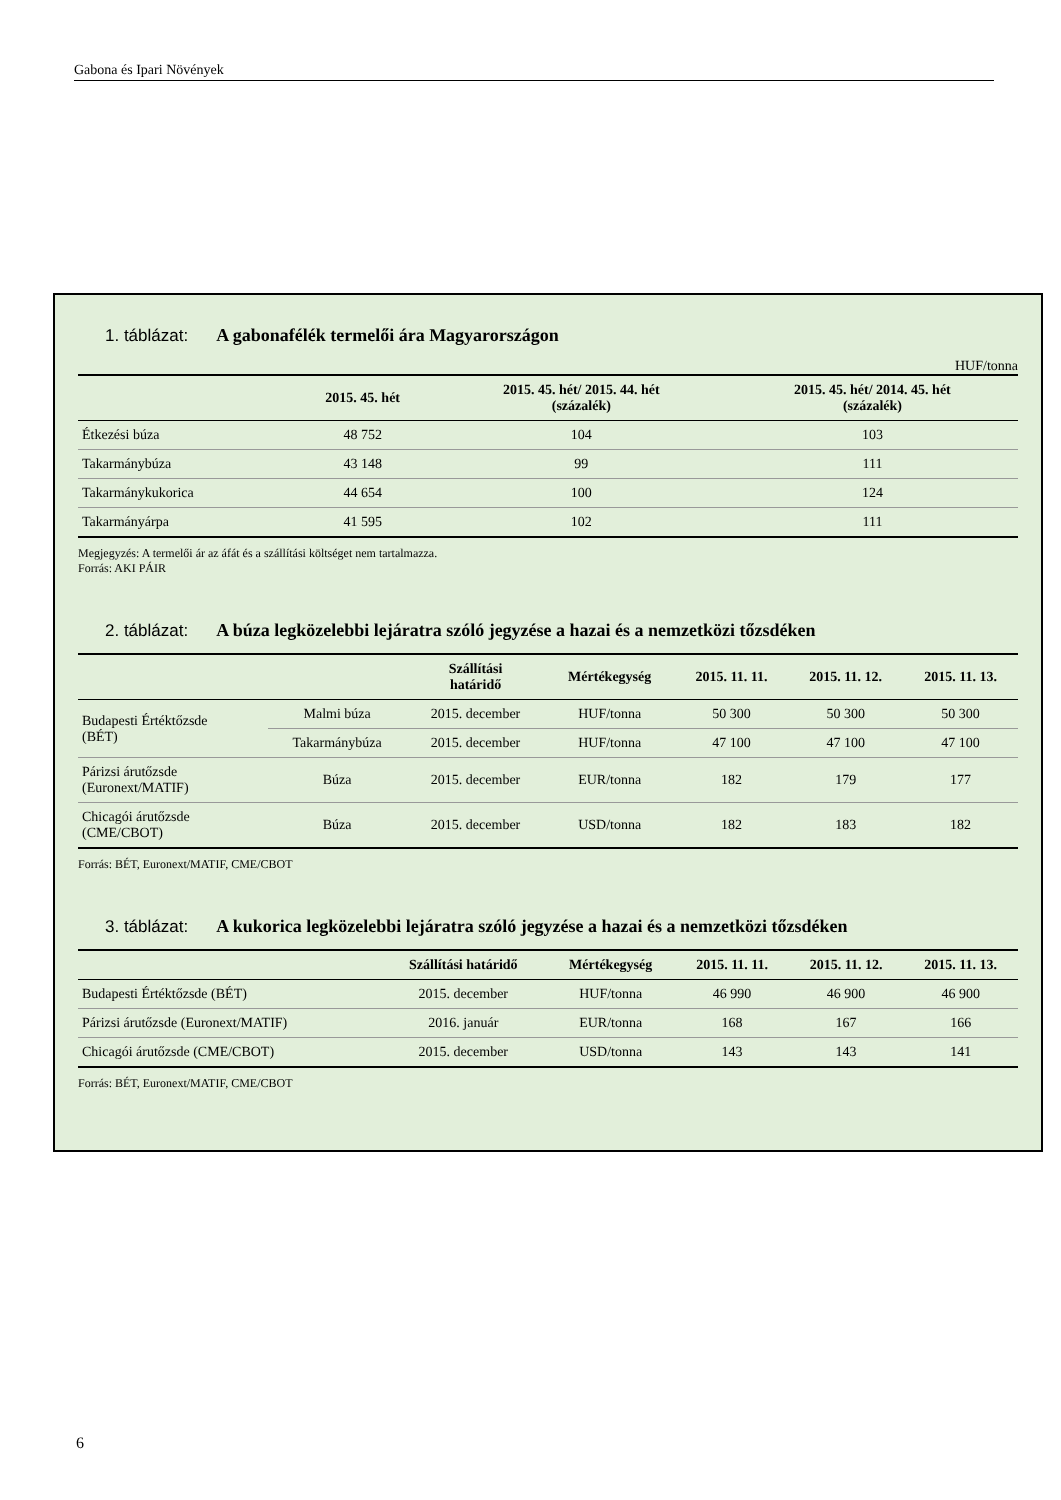Gabona és Ipari Növények
1. táblázat: A gabonafélék termelői ára Magyarországon
HUF/tonna
| | 2015. 45. hét | 2015. 45. hét/ 2015. 44. hét (százalék) | 2015. 45. hét/ 2014. 45. hét (százalék) |
| --- | --- | --- | --- |
| Étkezési búza | 48 752 | 104 | 103 |
| Takarmánybúza | 43 148 | 99 | 111 |
| Takarmánykukorica | 44 654 | 100 | 124 |
| Takarmányárpa | 41 595 | 102 | 111 |
Megjegyzés: A termelői ár az áfát és a szállítási költséget nem tartalmazza.
Forrás: AKI PÁIR
2. táblázat: A búza legközelebbi lejáratra szóló jegyzése a hazai és a nemzetközi tőzsdéken
| | | Szállítási határidő | Mértékegység | 2015. 11. 11. | 2015. 11. 12. | 2015. 11. 13. |
| --- | --- | --- | --- | --- | --- | --- |
| Budapesti Értéktőzsde (BÉT) | Malmi búza | 2015. december | HUF/tonna | 50 300 | 50 300 | 50 300 |
| | Takarmánybúza | 2015. december | HUF/tonna | 47 100 | 47 100 | 47 100 |
| Párizsi árutőzsde (Euronext/MATIF) | Búza | 2015. december | EUR/tonna | 182 | 179 | 177 |
| Chicagói árutőzsde (CME/CBOT) | Búza | 2015. december | USD/tonna | 182 | 183 | 182 |
Forrás: BÉT, Euronext/MATIF, CME/CBOT
3. táblázat: A kukorica legközelebbi lejáratra szóló jegyzése a hazai és a nemzetközi tőzsdéken
| | Szállítási határidő | Mértékegység | 2015. 11. 11. | 2015. 11. 12. | 2015. 11. 13. |
| --- | --- | --- | --- | --- | --- |
| Budapesti Értéktőzsde (BÉT) | 2015. december | HUF/tonna | 46 990 | 46 900 | 46 900 |
| Párizsi árutőzsde (Euronext/MATIF) | 2016. január | EUR/tonna | 168 | 167 | 166 |
| Chicagói árutőzsde (CME/CBOT) | 2015. december | USD/tonna | 143 | 143 | 141 |
Forrás: BÉT, Euronext/MATIF, CME/CBOT
6